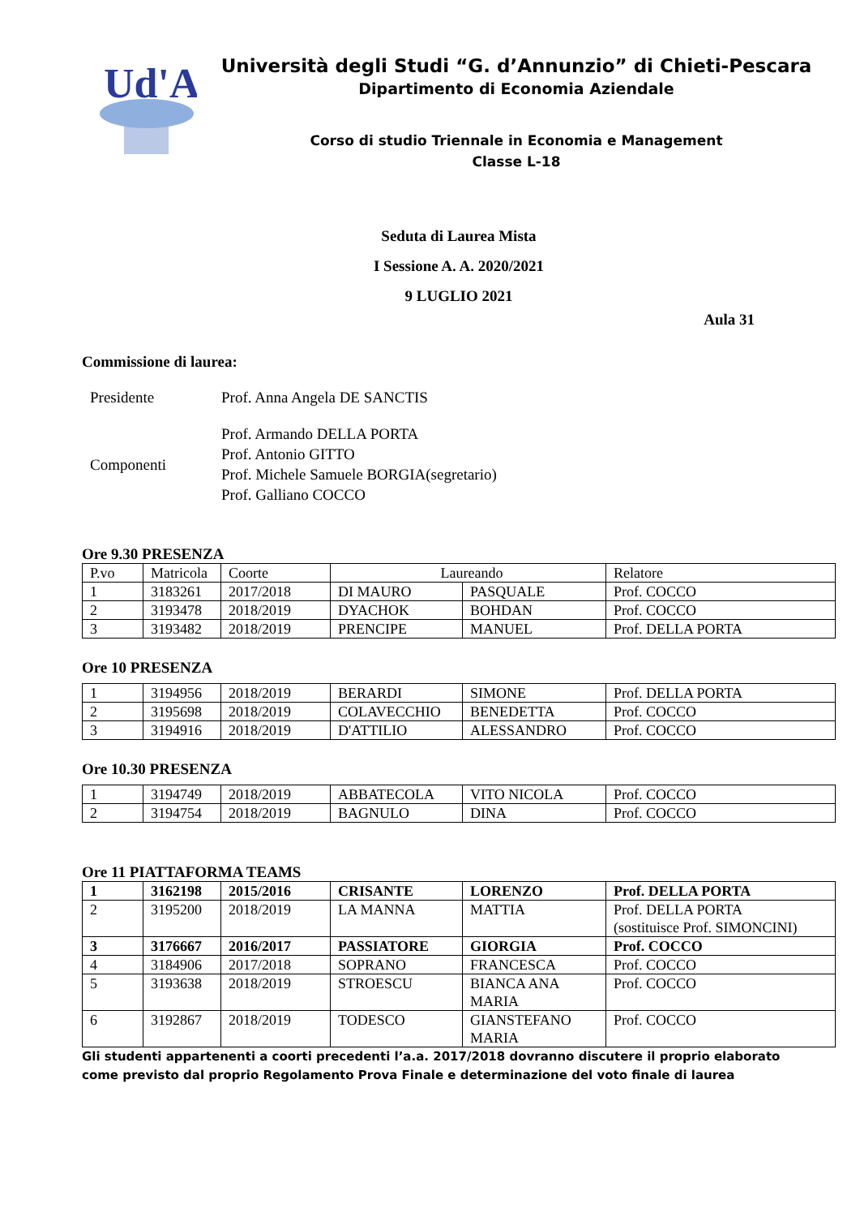Ud'A
Università degli Studi “G. d’Annunzio” di Chieti-Pescara
Dipartimento di Economia Aziendale
Corso di studio Triennale in Economia e Management
Classe L-18
Seduta di Laurea Mista
I Sessione A. A. 2020/2021
9 LUGLIO 2021
Aula 31
Commissione di laurea:
| Presidente | Prof. Anna Angela DE SANCTIS |
| Componenti | Prof. Armando DELLA PORTA Prof. Antonio GITTO Prof. Michele Samuele BORGIA(segretario) Prof. Galliano COCCO |
Ore 9.30 PRESENZA
| P.vo | Matricola | Coorte | Laureando | | Relatore |
| 1 | 3183261 | 2017/2018 | DI MAURO | PASQUALE | Prof. COCCO |
| 2 | 3193478 | 2018/2019 | DYACHOK | BOHDAN | Prof. COCCO |
| 3 | 3193482 | 2018/2019 | PRENCIPE | MANUEL | Prof. DELLA PORTA |
Ore 10 PRESENZA
| 1 | 3194956 | 2018/2019 | BERARDI | SIMONE | Prof. DELLA PORTA |
| 2 | 3195698 | 2018/2019 | COLAVECCHIO | BENEDETTA | Prof. COCCO |
| 3 | 3194916 | 2018/2019 | D'ATTILIO | ALESSANDRO | Prof. COCCO |
Ore 10.30 PRESENZA
| 1 | 3194749 | 2018/2019 | ABBATECOLA | VITO NICOLA | Prof. COCCO |
| 2 | 3194754 | 2018/2019 | BAGNULO | DINA | Prof. COCCO |
Ore 11 PIATTAFORMA TEAMS
| 1 | 3162198 | 2015/2016 | CRISANTE | LORENZO | Prof. DELLA PORTA |
| 2 | 3195200 | 2018/2019 | LA MANNA | MATTIA | Prof. DELLA PORTA (sostituisce Prof. SIMONCINI) |
| 3 | 3176667 | 2016/2017 | PASSIATORE | GIORGIA | Prof. COCCO |
| 4 | 3184906 | 2017/2018 | SOPRANO | FRANCESCA | Prof. COCCO |
| 5 | 3193638 | 2018/2019 | STROESCU | BIANCA ANA MARIA | Prof. COCCO |
| 6 | 3192867 | 2018/2019 | TODESCO | GIANSTEFANO MARIA | Prof. COCCO |
Gli studenti appartenenti a coorti precedenti l’a.a. 2017/2018 dovranno discutere il proprio elaborato
come previsto dal proprio Regolamento Prova Finale e determinazione del voto finale di laurea